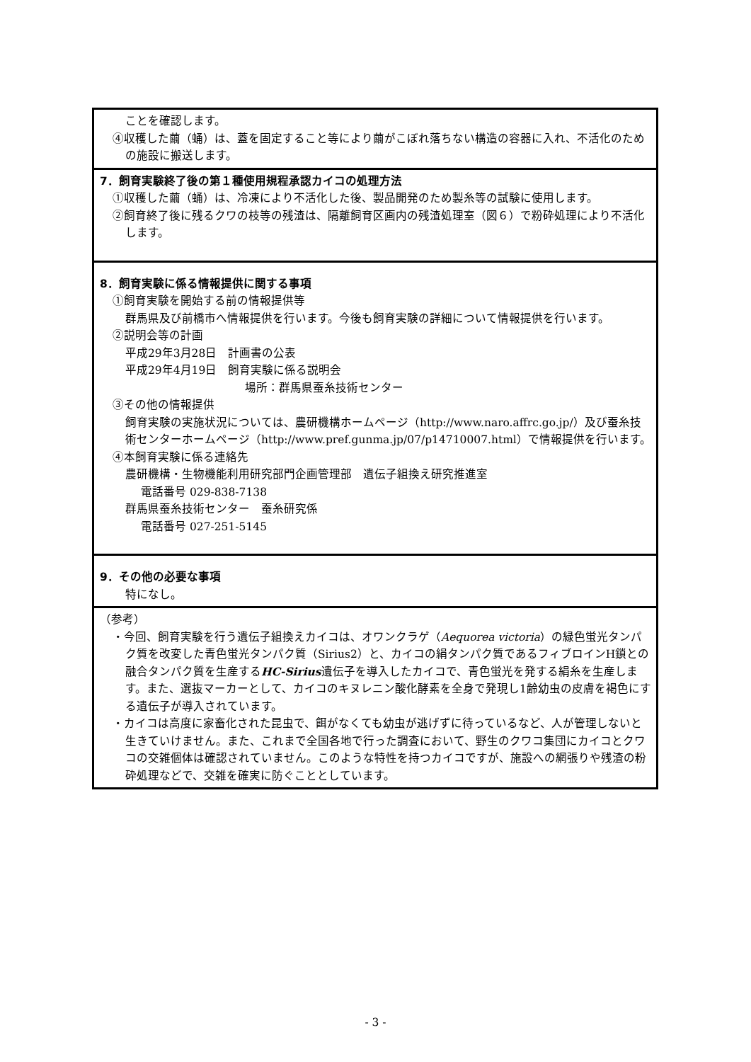ことを確認します。
④収穫した繭（蛹）は、蓋を固定すること等により繭がこぼれ落ちない構造の容器に入れ、不活化のための施設に搬送します。
7．飼育実験終了後の第１種使用規程承認カイコの処理方法
①収穫した繭（蛹）は、冷凍により不活化した後、製品開発のため製糸等の試験に使用します。
②飼育終了後に残るクワの枝等の残渣は、隔離飼育区画内の残渣処理室（図６）で粉砕処理により不活化します。
8．飼育実験に係る情報提供に関する事項
①飼育実験を開始する前の情報提供等
群馬県及び前橋市へ情報提供を行います。今後も飼育実験の詳細について情報提供を行います。
②説明会等の計画
平成29年3月28日　計画書の公表
平成29年4月19日　飼育実験に係る説明会
場所：群馬県蚕糸技術センター
③その他の情報提供
飼育実験の実施状況については、農研機構ホームページ（http://www.naro.affrc.go.jp/）及び蚕糸技術センターホームページ（http://www.pref.gunma.jp/07/p14710007.html）で情報提供を行います。
④本飼育実験に係る連絡先
農研機構・生物機能利用研究部門企画管理部　遺伝子組換え研究推進室
電話番号 029-838-7138
群馬県蚕糸技術センター　蚕糸研究係
電話番号 027-251-5145
9．その他の必要な事項
特になし。
（参考）
・今回、飼育実験を行う遺伝子組換えカイコは、オワンクラゲ（Aequorea victoria）の緑色蛍光タンパク質を改変した青色蛍光タンパク質（Sirius2）と、カイコの絹タンパク質であるフィブロインH鎖との融合タンパク質を生産するHC-Sirius遺伝子を導入したカイコで、青色蛍光を発する絹糸を生産します。また、選抜マーカーとして、カイコのキヌレニン酸化酵素を全身で発現し1齢幼虫の皮膚を褐色にする遺伝子が導入されています。
・カイコは高度に家畜化された昆虫で、餌がなくても幼虫が逃げずに待っているなど、人が管理しないと生きていけません。また、これまで全国各地で行った調査において、野生のクワコ集団にカイコとクワコの交雑個体は確認されていません。このような特性を持つカイコですが、施設への網張りや残渣の粉砕処理などで、交雑を確実に防ぐこととしています。
- 3 -